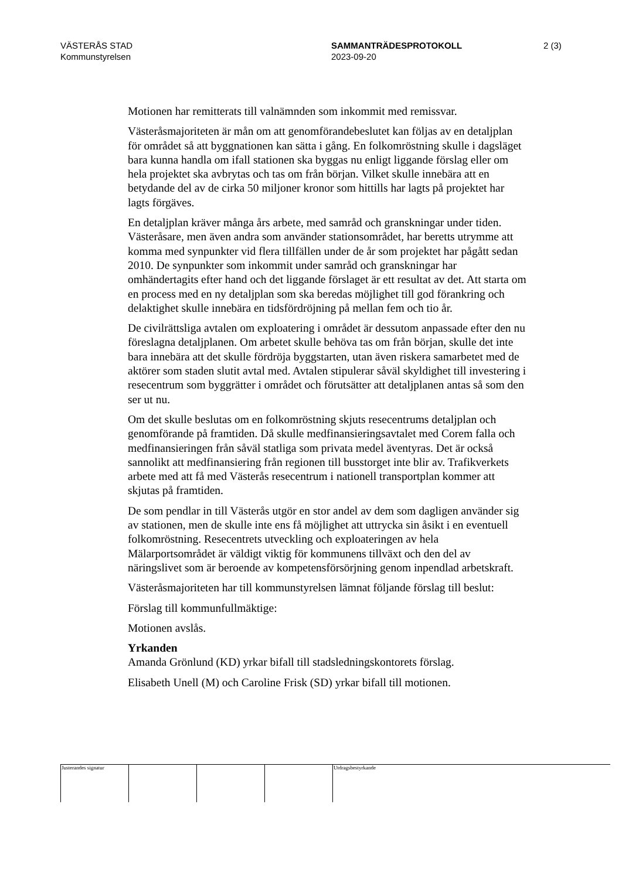VÄSTERÅS STAD
Kommunstyrelsen
SAMMANTRÄDESPROTOKOLL
2023-09-20
2 (3)
Motionen har remitterats till valnämnden som inkommit med remissvar.
Västeråsmajoriteten är mån om att genomförandebeslutet kan följas av en detaljplan för området så att byggnationen kan sätta i gång. En folkomröstning skulle i dagsläget bara kunna handla om ifall stationen ska byggas nu enligt liggande förslag eller om hela projektet ska avbrytas och tas om från början. Vilket skulle innebära att en betydande del av de cirka 50 miljoner kronor som hittills har lagts på projektet har lagts förgäves.
En detaljplan kräver många års arbete, med samråd och granskningar under tiden. Västeråsare, men även andra som använder stationsområdet, har beretts utrymme att komma med synpunkter vid flera tillfällen under de år som projektet har pågått sedan 2010. De synpunkter som inkommit under samråd och granskningar har omhändertagits efter hand och det liggande förslaget är ett resultat av det. Att starta om en process med en ny detaljplan som ska beredas möjlighet till god förankring och delaktighet skulle innebära en tidsfördröjning på mellan fem och tio år.
De civilrättsliga avtalen om exploatering i området är dessutom anpassade efter den nu föreslagna detaljplanen. Om arbetet skulle behöva tas om från början, skulle det inte bara innebära att det skulle fördröja byggstarten, utan även riskera samarbetet med de aktörer som staden slutit avtal med. Avtalen stipulerar såväl skyldighet till investering i resecentrum som byggrätter i området och förutsätter att detaljplanen antas så som den ser ut nu.
Om det skulle beslutas om en folkomröstning skjuts resecentrums detaljplan och genomförande på framtiden. Då skulle medfinansieringsavtalet med Corem falla och medfinansieringen från såväl statliga som privata medel äventyras. Det är också sannolikt att medfinansiering från regionen till busstorget inte blir av. Trafikverkets arbete med att få med Västerås resecentrum i nationell transportplan kommer att skjutas på framtiden.
De som pendlar in till Västerås utgör en stor andel av dem som dagligen använder sig av stationen, men de skulle inte ens få möjlighet att uttrycka sin åsikt i en eventuell folkomröstning. Resecentrets utveckling och exploateringen av hela Mälarportsområdet är väldigt viktig för kommunens tillväxt och den del av näringslivet som är beroende av kompetensförsörjning genom inpendlad arbetskraft.
Västeråsmajoriteten har till kommunstyrelsen lämnat följande förslag till beslut:
Förslag till kommunfullmäktige:
Motionen avslås.
Yrkanden
Amanda Grönlund (KD) yrkar bifall till stadsledningskontorets förslag.
Elisabeth Unell (M) och Caroline Frisk (SD) yrkar bifall till motionen.
Justerandes signatur Utdragsbestyrkande